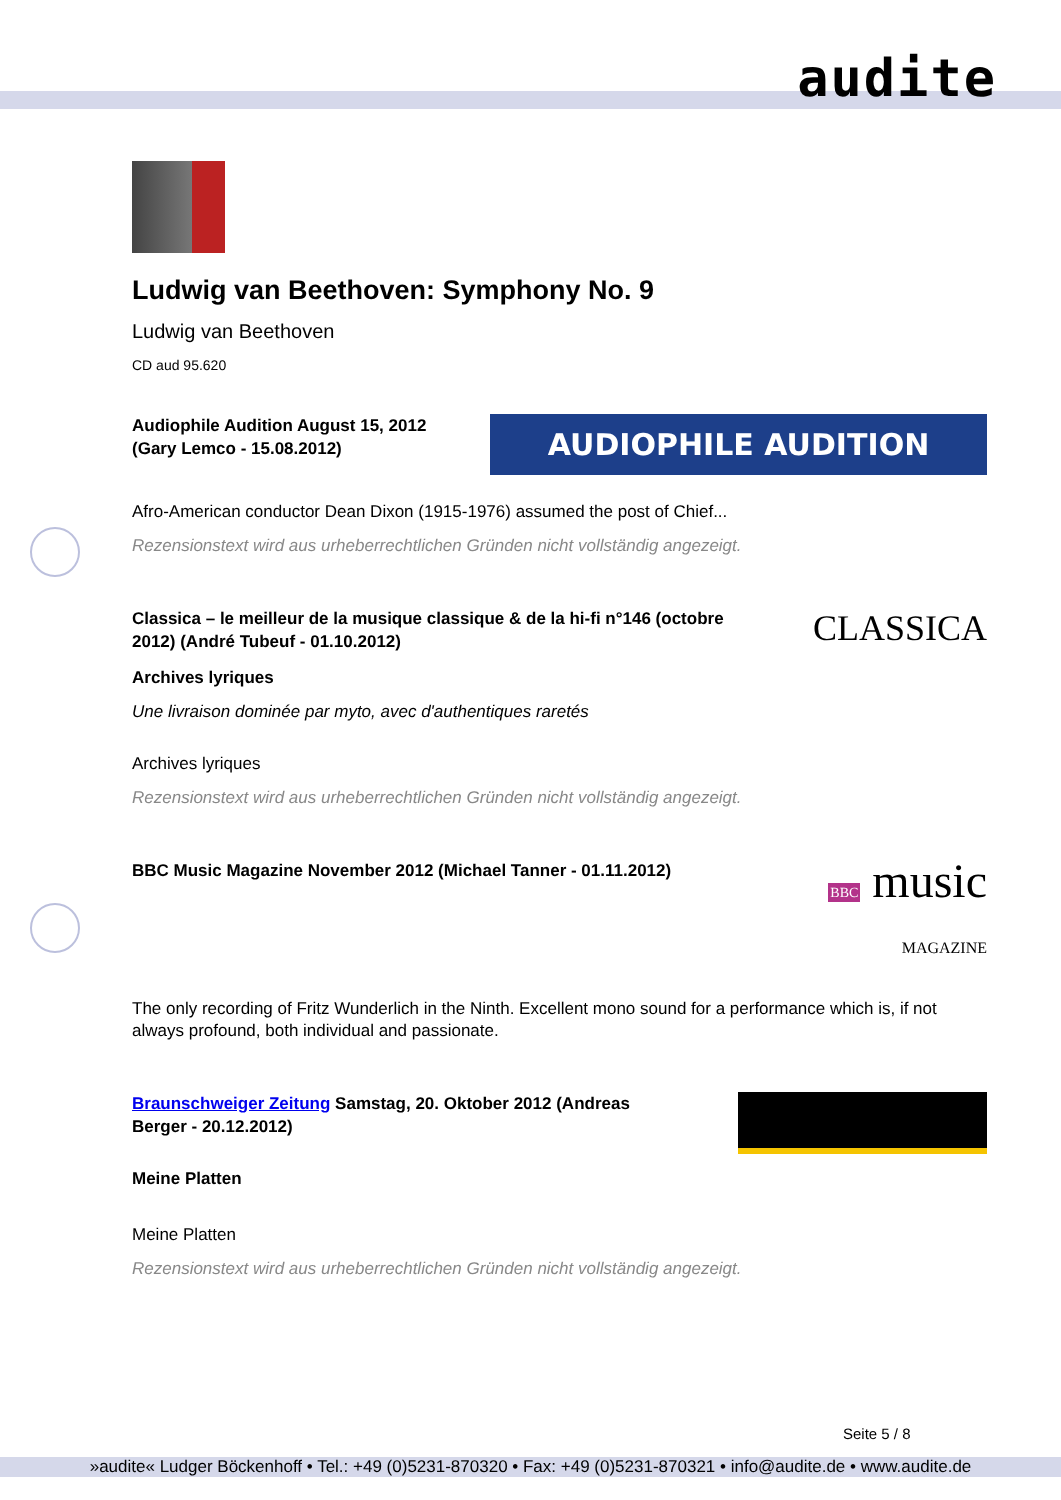audite
Ludwig van Beethoven: Symphony No. 9
Ludwig van Beethoven
CD aud 95.620
Audiophile Audition August 15, 2012
(Gary Lemco - 15.08.2012)
AUDIOPHILE AUDITION
Afro-American conductor Dean Dixon (1915-1976) assumed the post of Chief...
Rezensionstext wird aus urheberrechtlichen Gründen nicht vollständig angezeigt.
Classica – le meilleur de la musique classique & de la hi-fi n°146 (octobre
2012) (André Tubeuf - 01.10.2012) CLASSICA
Archives lyriques
Une livraison dominée par myto, avec d'authentiques raretés
Archives lyriques
Rezensionstext wird aus urheberrechtlichen Gründen nicht vollständig angezeigt.
BBC Music Magazine November 2012 (Michael Tanner - 01.11.2012) BBC music
MAGAZINE
The only recording of Fritz Wunderlich in the Ninth. Excellent mono sound for a performance which is, if not always profound, both individual and passionate.
Braunschweiger Zeitung Samstag, 20. Oktober 2012 (Andreas
Berger - 20.12.2012)
Meine Platten
Meine Platten
Rezensionstext wird aus urheberrechtlichen Gründen nicht vollständig angezeigt.
Seite 5 / 8
»audite« Ludger Böckenhoff • Tel.: +49 (0)5231-870320 • Fax: +49 (0)5231-870321 • info@audite.de • www.audite.de